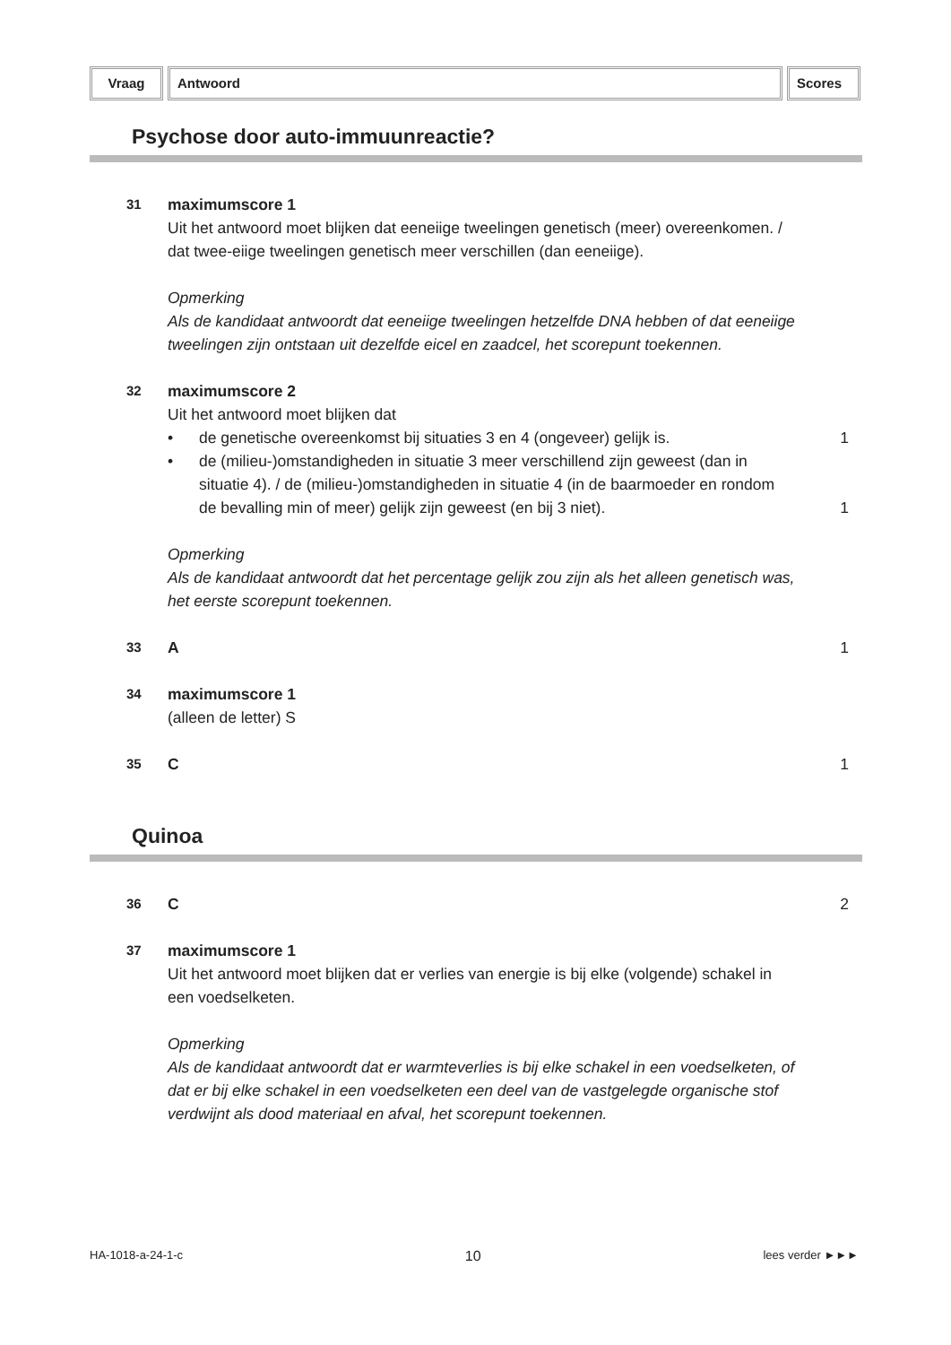Vraag Antwoord Scores
Psychose door auto-immuunreactie?
31
maximumscore 1
Uit het antwoord moet blijken dat eeneiige tweelingen genetisch (meer) overeenkomen. / dat twee-eiige tweelingen genetisch meer verschillen (dan eeneiige).
Opmerking
Als de kandidaat antwoordt dat eeneiige tweelingen hetzelfde DNA hebben of dat eeneiige tweelingen zijn ontstaan uit dezelfde eicel en zaadcel, het scorepunt toekennen.
32
maximumscore 2
Uit het antwoord moet blijken dat
• de genetische overeenkomst bij situaties 3 en 4 (ongeveer) gelijk is.
1
• de (milieu-)omstandigheden in situatie 3 meer verschillend zijn geweest (dan in situatie 4). / de (milieu-)omstandigheden in situatie 4 (in de baarmoeder en rondom de bevalling min of meer) gelijk zijn geweest (en bij 3 niet).
1
Opmerking
Als de kandidaat antwoordt dat het percentage gelijk zou zijn als het alleen genetisch was, het eerste scorepunt toekennen.
33
A 1
34
maximumscore 1
(alleen de letter) S
35
C 1
Quinoa
36
C 2
37
maximumscore 1
Uit het antwoord moet blijken dat er verlies van energie is bij elke (volgende) schakel in een voedselketen.
Opmerking
Als de kandidaat antwoordt dat er warmteverlies is bij elke schakel in een voedselketen, of dat er bij elke schakel in een voedselketen een deel van de vastgelegde organische stof verdwijnt als dood materiaal en afval, het scorepunt toekennen.
HA-1018-a-24-1-c 10 lees verder ►►►